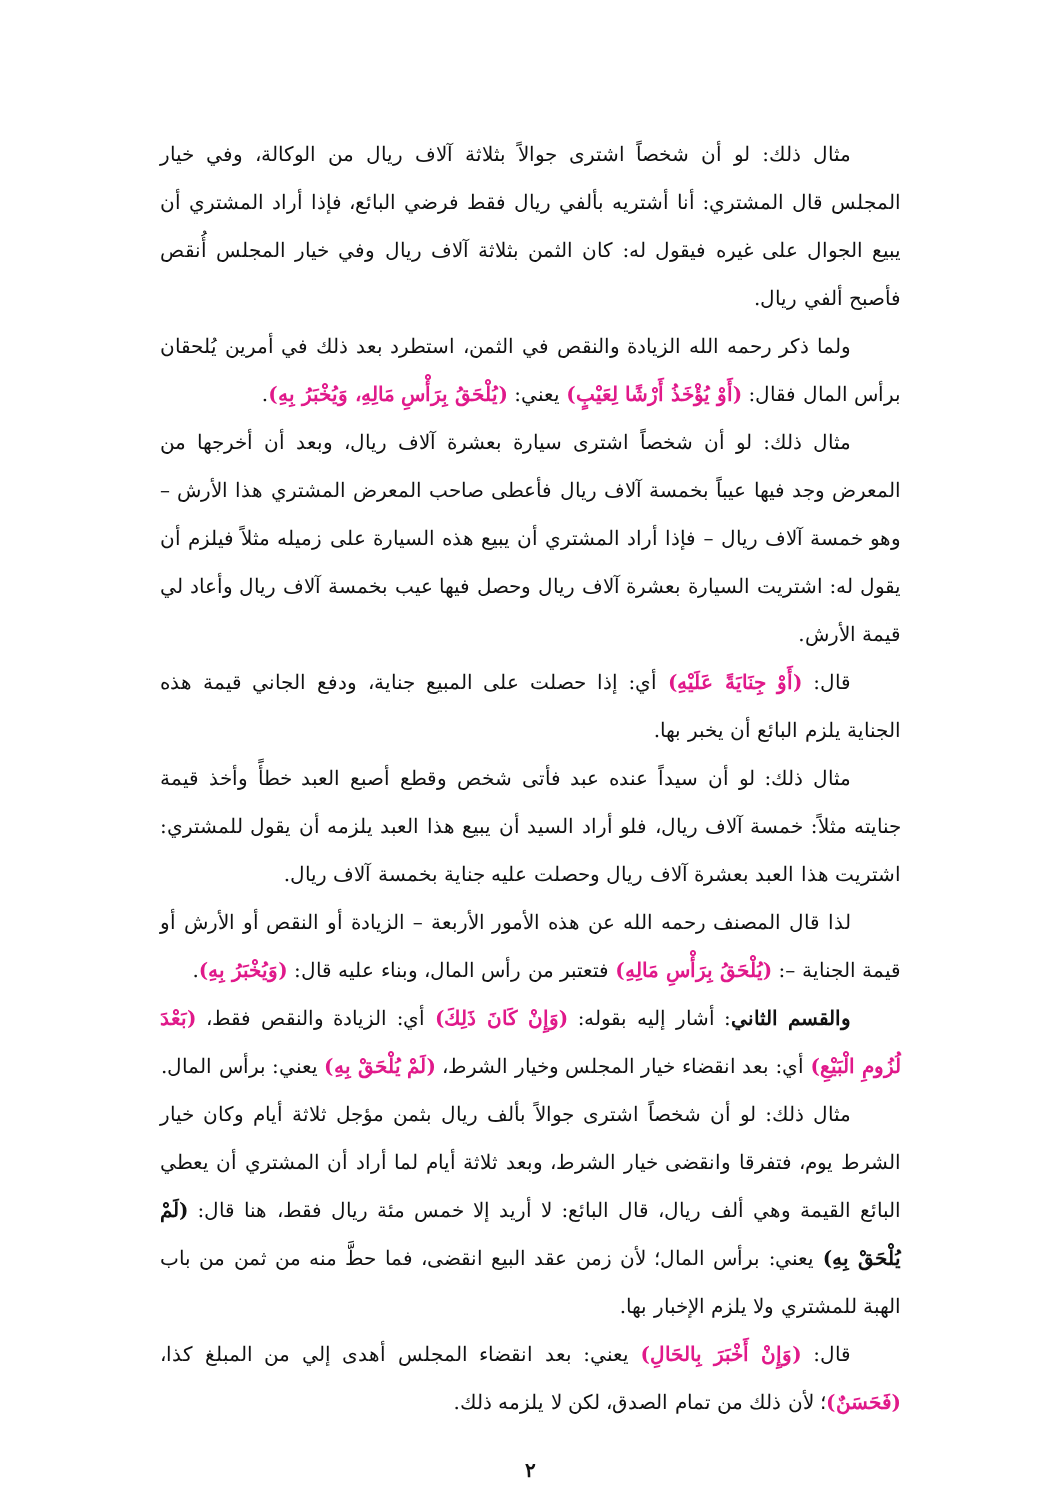مثال ذلك: لو أن شخصاً اشترى جوالاً بثلاثة آلاف ريال من الوكالة، وفي خيار المجلس قال المشتري: أنا أشتريه بألفي ريال فقط فرضي البائع، فإذا أراد المشتري أن يبيع الجوال على غيره فيقول له: كان الثمن بثلاثة آلاف ريال وفي خيار المجلس أُنقص فأصبح ألفي ريال.
ولما ذكر رحمه الله الزيادة والنقص في الثمن، استطرد بعد ذلك في أمرين يُلحقان برأس المال فقال: (أَوْ يُؤْخَذُ أَرْشًا لِعَيْبٍ) يعني: (يُلْحَقُ بِرَأْسِ مَالِهِ، وَيُخْبَرُ بِهِ).
مثال ذلك: لو أن شخصاً اشترى سيارة بعشرة آلاف ريال، وبعد أن أخرجها من المعرض وجد فيها عيباً بخمسة آلاف ريال فأعطى صاحب المعرض المشتري هذا الأرش – وهو خمسة آلاف ريال – فإذا أراد المشتري أن يبيع هذه السيارة على زميله مثلاً فيلزم أن يقول له: اشتريت السيارة بعشرة آلاف ريال وحصل فيها عيب بخمسة آلاف ريال وأعاد لي قيمة الأرش.
قال: (أَوْ جِنَايَةً عَلَيْهِ) أي: إذا حصلت على المبيع جناية، ودفع الجاني قيمة هذه الجناية يلزم البائع أن يخبر بها.
مثال ذلك: لو أن سيداً عنده عبد فأتى شخص وقطع أصبع العبد خطأً وأخذ قيمة جنايته مثلاً: خمسة آلاف ريال، فلو أراد السيد أن يبيع هذا العبد يلزمه أن يقول للمشتري: اشتريت هذا العبد بعشرة آلاف ريال وحصلت عليه جناية بخمسة آلاف ريال.
لذا قال المصنف رحمه الله عن هذه الأمور الأربعة – الزيادة أو النقص أو الأرش أو قيمة الجناية –: (يُلْحَقُ بِرَأْسِ مَالِهِ) فتعتبر من رأس المال، وبناء عليه قال: (وَيُخْبَرُ بِهِ).
والقسم الثاني: أشار إليه بقوله: (وَإِنْ كَانَ ذَلِكَ) أي: الزيادة والنقص فقط، (بَعْدَ لُزُومِ الْبَيْعِ) أي: بعد انقضاء خيار المجلس وخيار الشرط، (لَمْ يُلْحَقْ بِهِ) يعني: برأس المال.
مثال ذلك: لو أن شخصاً اشترى جوالاً بألف ريال بثمن مؤجل ثلاثة أيام وكان خيار الشرط يوم، فتفرقا وانقضى خيار الشرط، وبعد ثلاثة أيام لما أراد أن المشتري أن يعطي البائع القيمة وهي ألف ريال، قال البائع: لا أريد إلا خمس مئة ريال فقط، هنا قال: (لَمْ يُلْحَقْ بِهِ) يعني: برأس المال؛ لأن زمن عقد البيع انقضى، فما حطَّ منه من ثمن من باب الهبة للمشتري ولا يلزم الإخبار بها.
قال: (وَإِنْ أَخْبَرَ بِالحَالِ) يعني: بعد انقضاء المجلس أهدى إلي من المبلغ كذا، (فَحَسَنٌ)؛ لأن ذلك من تمام الصدق، لكن لا يلزمه ذلك.
٢